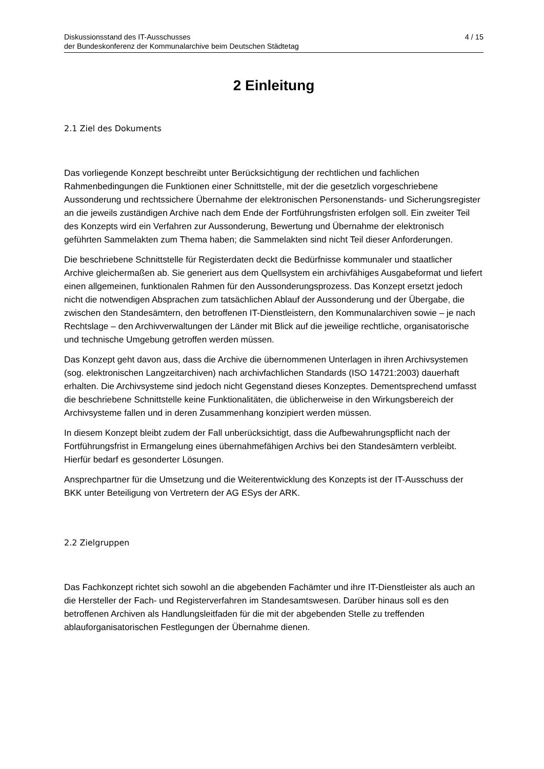Diskussionsstand des IT-Ausschusses
der Bundeskonferenz der Kommunalarchive beim Deutschen Städtetag
4 / 15
2 Einleitung
2.1 Ziel des Dokuments
Das vorliegende Konzept beschreibt unter Berücksichtigung der rechtlichen und fachlichen Rahmenbedingungen die Funktionen einer Schnittstelle, mit der die gesetzlich vorgeschriebene Aussonderung und rechtssichere Übernahme der elektronischen Personenstands- und Sicherungsregister an die jeweils zuständigen Archive nach dem Ende der Fortführungsfristen erfolgen soll. Ein zweiter Teil des Konzepts wird ein Verfahren zur Aussonderung, Bewertung und Übernahme der elektronisch geführten Sammelakten zum Thema haben; die Sammelakten sind nicht Teil dieser Anforderungen.
Die beschriebene Schnittstelle für Registerdaten deckt die Bedürfnisse kommunaler und staatlicher Archive gleichermaßen ab. Sie generiert aus dem Quellsystem ein archivfähiges Ausgabeformat und liefert einen allgemeinen, funktionalen Rahmen für den Aussonderungsprozess. Das Konzept ersetzt jedoch nicht die notwendigen Absprachen zum tatsächlichen Ablauf der Aussonderung und der Übergabe, die zwischen den Standesämtern, den betroffenen IT-Dienstleistern, den Kommunalarchiven sowie – je nach Rechtslage – den Archivverwaltungen der Länder mit Blick auf die jeweilige rechtliche, organisatorische und technische Umgebung getroffen werden müssen.
Das Konzept geht davon aus, dass die Archive die übernommenen Unterlagen in ihren Archivsystemen (sog. elektronischen Langzeitarchiven) nach archivfachlichen Standards (ISO 14721:2003) dauerhaft erhalten. Die Archivsysteme sind jedoch nicht Gegenstand dieses Konzeptes. Dementsprechend umfasst die beschriebene Schnittstelle keine Funktionalitäten, die üblicherweise in den Wirkungsbereich der Archivsysteme fallen und in deren Zusammenhang konzipiert werden müssen.
In diesem Konzept bleibt zudem der Fall unberücksichtigt, dass die Aufbewahrungspflicht nach der Fortführungsfrist in Ermangelung eines übernahmefähigen Archivs bei den Standesämtern verbleibt. Hierfür bedarf es gesonderter Lösungen.
Ansprechpartner für die Umsetzung und die Weiterentwicklung des Konzepts ist der IT-Ausschuss der BKK unter Beteiligung von Vertretern der AG ESys der ARK.
2.2 Zielgruppen
Das Fachkonzept richtet sich sowohl an die abgebenden Fachämter und ihre IT-Dienstleister als auch an die Hersteller der Fach- und Registerverfahren im Standesamtswesen. Darüber hinaus soll es den betroffenen Archiven als Handlungsleitfaden für die mit der abgebenden Stelle zu treffenden ablauforganisatorischen Festlegungen der Übernahme dienen.